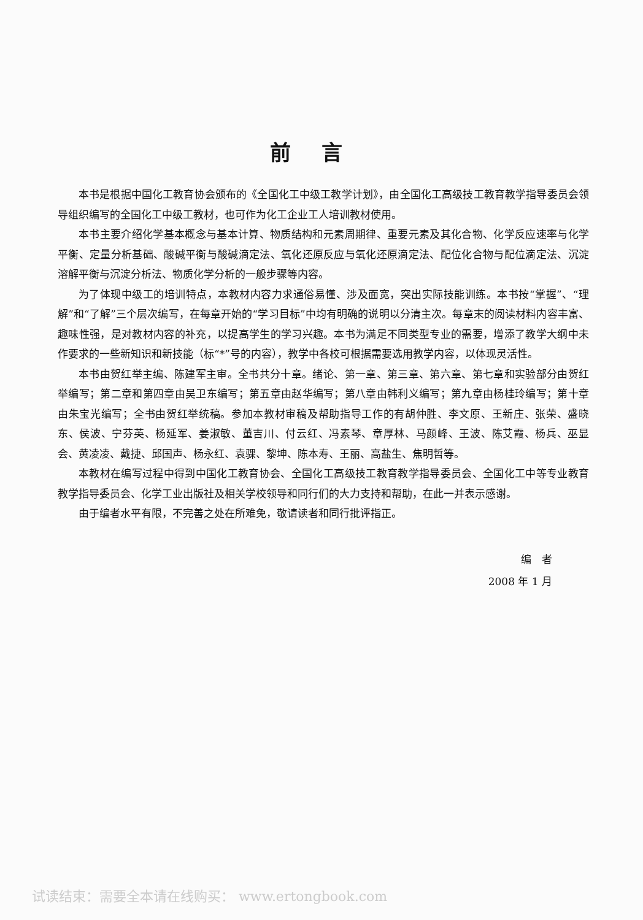前言
本书是根据中国化工教育协会颁布的《全国化工中级工教学计划》，由全国化工高级技工教育教学指导委员会领导组织编写的全国化工中级工教材，也可作为化工企业工人培训教材使用。
本书主要介绍化学基本概念与基本计算、物质结构和元素周期律、重要元素及其化合物、化学反应速率与化学平衡、定量分析基础、酸碱平衡与酸碱滴定法、氧化还原反应与氧化还原滴定法、配位化合物与配位滴定法、沉淀溶解平衡与沉淀分析法、物质化学分析的一般步骤等内容。
为了体现中级工的培训特点，本教材内容力求通俗易懂、涉及面宽，突出实际技能训练。本书按“掌握”、“理解”和“了解”三个层次编写，在每章开始的“学习目标”中均有明确的说明以分清主次。每章末的阅读材料内容丰富、趣味性强，是对教材内容的补充，以提高学生的学习兴趣。本书为满足不同类型专业的需要，增添了教学大纲中未作要求的一些新知识和新技能（标“*”号的内容），教学中各校可根据需要选用教学内容，以体现灵活性。
本书由贺红举主编、陈建军主审。全书共分十章。绪论、第一章、第三章、第六章、第七章和实验部分由贺红举编写；第二章和第四章由吴卫东编写；第五章由赵华编写；第八章由韩利义编写；第九章由杨桂玲编写；第十章由朱宝光编写；全书由贺红举统稿。参加本教材审稿及帮助指导工作的有胡仲胜、李文原、王新庄、张荣、盛晓东、侯波、宁芬英、杨延军、姜淑敏、董吉川、付云红、冯素琴、章厚林、马颜峰、王波、陈艾霞、杨兵、巫显会、黄凌凌、戴捷、邱国声、杨永红、袁骒、黎坤、陈本寿、王丽、高盐生、焦明哲等。
本教材在编写过程中得到中国化工教育协会、全国化工高级技工教育教学指导委员会、全国化工中等专业教育教学指导委员会、化学工业出版社及相关学校领导和同行们的大力支持和帮助，在此一并表示感谢。
由于编者水平有限，不完善之处在所难免，敬请读者和同行批评指正。
编　者
2008 年 1 月
试读结束：需要全本请在线购买： www.ertongbook.com